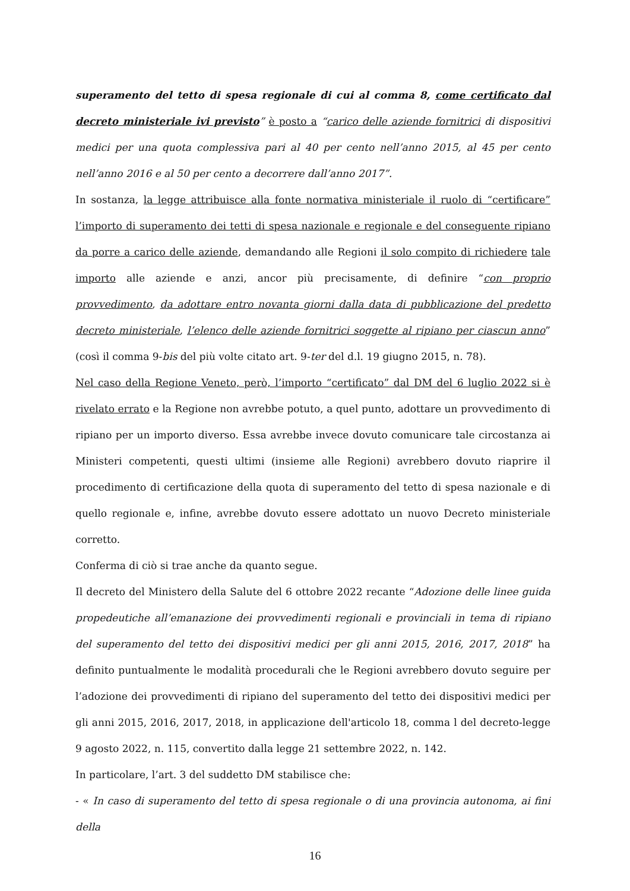superamento del tetto di spesa regionale di cui al comma 8, come certificato dal decreto ministeriale ivi previsto” è posto a “carico delle aziende fornitrici di dispositivi medici per una quota complessiva pari al 40 per cento nell’anno 2015, al 45 per cento nell’anno 2016 e al 50 per cento a decorrere dall’anno 2017”.
In sostanza, la legge attribuisce alla fonte normativa ministeriale il ruolo di “certificare” l’importo di superamento dei tetti di spesa nazionale e regionale e del conseguente ripiano da porre a carico delle aziende, demandando alle Regioni il solo compito di richiedere tale importo alle aziende e anzi, ancor più precisamente, di definire “con proprio provvedimento, da adottare entro novanta giorni dalla data di pubblicazione del predetto decreto ministeriale, l’elenco delle aziende fornitrici soggette al ripiano per ciascun anno” (così il comma 9-bis del più volte citato art. 9-ter del d.l. 19 giugno 2015, n. 78).
Nel caso della Regione Veneto, però, l’importo “certificato” dal DM del 6 luglio 2022 si è rivelato errato e la Regione non avrebbe potuto, a quel punto, adottare un provvedimento di ripiano per un importo diverso. Essa avrebbe invece dovuto comunicare tale circostanza ai Ministeri competenti, questi ultimi (insieme alle Regioni) avrebbero dovuto riaprire il procedimento di certificazione della quota di superamento del tetto di spesa nazionale e di quello regionale e, infine, avrebbe dovuto essere adottato un nuovo Decreto ministeriale corretto.
Conferma di ciò si trae anche da quanto segue.
Il decreto del Ministero della Salute del 6 ottobre 2022 recante “Adozione delle linee guida propedeutiche all’emanazione dei provvedimenti regionali e provinciali in tema di ripiano del superamento del tetto dei dispositivi medici per gli anni 2015, 2016, 2017, 2018” ha definito puntualmente le modalità procedurali che le Regioni avrebbero dovuto seguire per l’adozione dei provvedimenti di ripiano del superamento del tetto dei dispositivi medici per gli anni 2015, 2016, 2017, 2018, in applicazione dell'articolo 18, comma l del decreto-legge 9 agosto 2022, n. 115, convertito dalla legge 21 settembre 2022, n. 142.
In particolare, l’art. 3 del suddetto DM stabilisce che:
- « In caso di superamento del tetto di spesa regionale o di una provincia autonoma, ai fini della
16